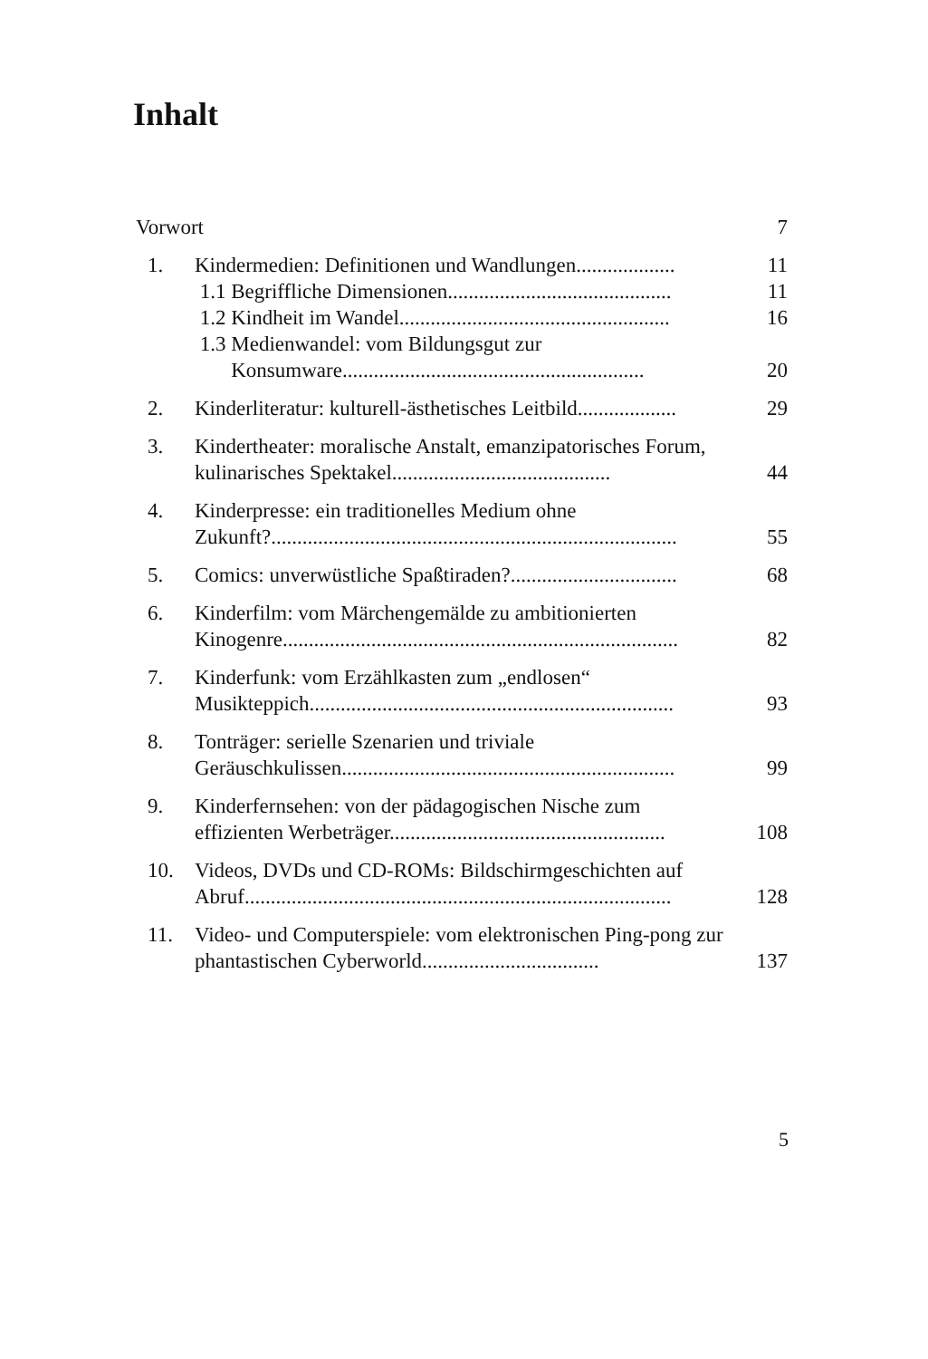Inhalt
Vorwort 7
1. Kindermedien: Definitionen und Wandlungen...................
1.1 Begriffliche Dimensionen...........................................
1.2 Kindheit im Wandel....................................................
1.3 Medienwandel: vom Bildungsgut zur
Konsumware..........................................................
11
11
16
20
2. Kinderliteratur: kulturell-ästhetisches Leitbild...................
29
3. Kindertheater: moralische Anstalt, emanzipatorisches Forum, kulinarisches Spektakel..........................................
44
4. Kinderpresse: ein traditionelles Medium ohne Zukunft?..............................................................................
55
5. Comics: unverwüstliche Spaßtiraden?................................
68
6. Kinderfilm: vom Märchengemälde zu ambitionierten Kinogenre............................................................................
82
7. Kinderfunk: vom Erzählkasten zum „endlosen“ Musikteppich......................................................................
93
8. Tonträger: serielle Szenarien und triviale Geräuschkulissen................................................................
99
9. Kinderfernsehen: von der pädagogischen Nische zum effizienten Werbeträger.....................................................
108
10. Videos, DVDs und CD-ROMs: Bildschirmgeschichten auf Abruf..................................................................................
128
11. Video- und Computerspiele: vom elektronischen Ping-pong zur phantastischen Cyberworld..................................
137
5